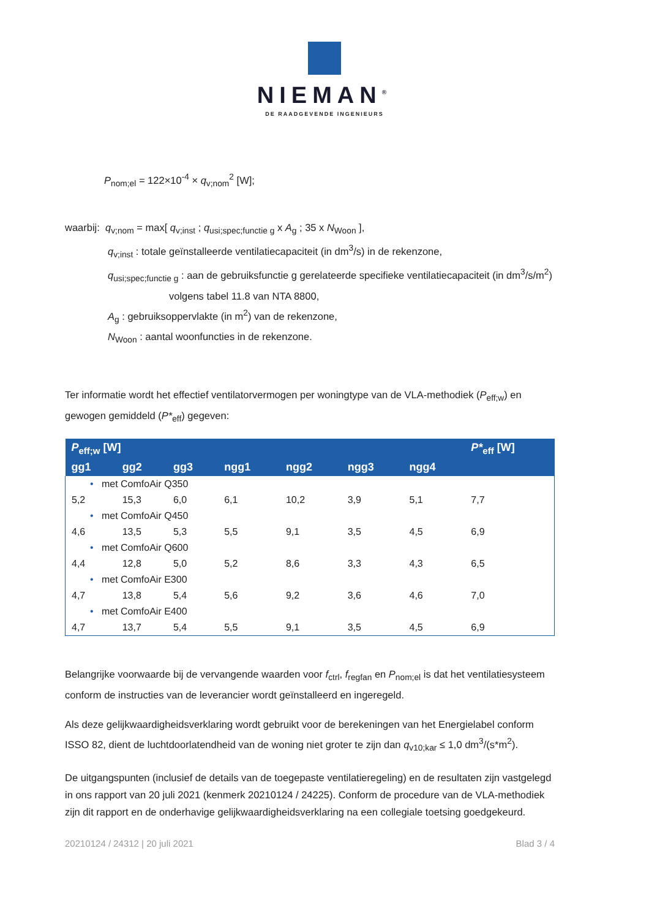NIEMAN<sup>®</sup>
DE RAADGEVENDE INGENIEURS
P<sub>nom;el</sub> = 122×10<sup>-4</sup> × q<sub>v;nom</sub><sup>2</sup> [W];
waarbij: q<sub>v;nom</sub> = max[ q<sub>v;inst</sub> ; q<sub>usi;spec;functie g</sub> x A<sub>g</sub> ; 35 x N<sub>Woon</sub> ],
q<sub>v;inst</sub> : totale geïnstalleerde ventilatiecapaciteit (in dm<sup>3</sup>/s) in de rekenzone,
q<sub>usi;spec;functie g</sub> : aan de gebruiksfunctie g gerelateerde specifieke ventilatiecapaciteit (in dm<sup>3</sup>/s/m<sup>2</sup>)
volgens tabel 11.8 van NTA 8800,
A<sub>g</sub> : gebruiksoppervlakte (in m<sup>2</sup>) van de rekenzone,
N<sub>Woon</sub> : aantal woonfuncties in de rekenzone.
Ter informatie wordt het effectief ventilatorvermogen per woningtype van de VLA-methodiek (P<sub>eff;w</sub>) en gewogen gemiddeld (P*<sub>eff</sub>) gegeven:
| P<sub>eff;w</sub> [W] | | | | | | | P*<sub>eff</sub> [W] |
| --- | --- | --- | --- | --- | --- | --- | --- |
| gg1 | gg2 | gg3 | ngg1 | ngg2 | ngg3 | ngg4 | |
| • met ComfoAir Q350 | | | | | | | |
| 5,2 | 15,3 | 6,0 | 6,1 | 10,2 | 3,9 | 5,1 | 7,7 |
| • met ComfoAir Q450 | | | | | | | |
| 4,6 | 13,5 | 5,3 | 5,5 | 9,1 | 3,5 | 4,5 | 6,9 |
| • met ComfoAir Q600 | | | | | | | |
| 4,4 | 12,8 | 5,0 | 5,2 | 8,6 | 3,3 | 4,3 | 6,5 |
| • met ComfoAir E300 | | | | | | | |
| 4,7 | 13,8 | 5,4 | 5,6 | 9,2 | 3,6 | 4,6 | 7,0 |
| • met ComfoAir E400 | | | | | | | |
| 4,7 | 13,7 | 5,4 | 5,5 | 9,1 | 3,5 | 4,5 | 6,9 |
Belangrijke voorwaarde bij de vervangende waarden voor f<sub>ctrl</sub>, f<sub>regfan</sub> en P<sub>nom;el</sub> is dat het ventilatiesysteem conform de instructies van de leverancier wordt geïnstalleerd en ingeregeld.
Als deze gelijkwaardigheidsverklaring wordt gebruikt voor de berekeningen van het Energielabel conform ISSO 82, dient de luchtdoorlatendheid van de woning niet groter te zijn dan q<sub>v10;kar</sub> ≤ 1,0 dm<sup>3</sup>/(s*m<sup>2</sup>).
De uitgangspunten (inclusief de details van de toegepaste ventilatieregeling) en de resultaten zijn vastgelegd in ons rapport van 20 juli 2021 (kenmerk 20210124 / 24225). Conform de procedure van de VLA-methodiek zijn dit rapport en de onderhavige gelijkwaardigheidsverklaring na een collegiale toetsing goedgekeurd.
20210124 / 24312 | 20 juli 2021 Blad 3 / 4